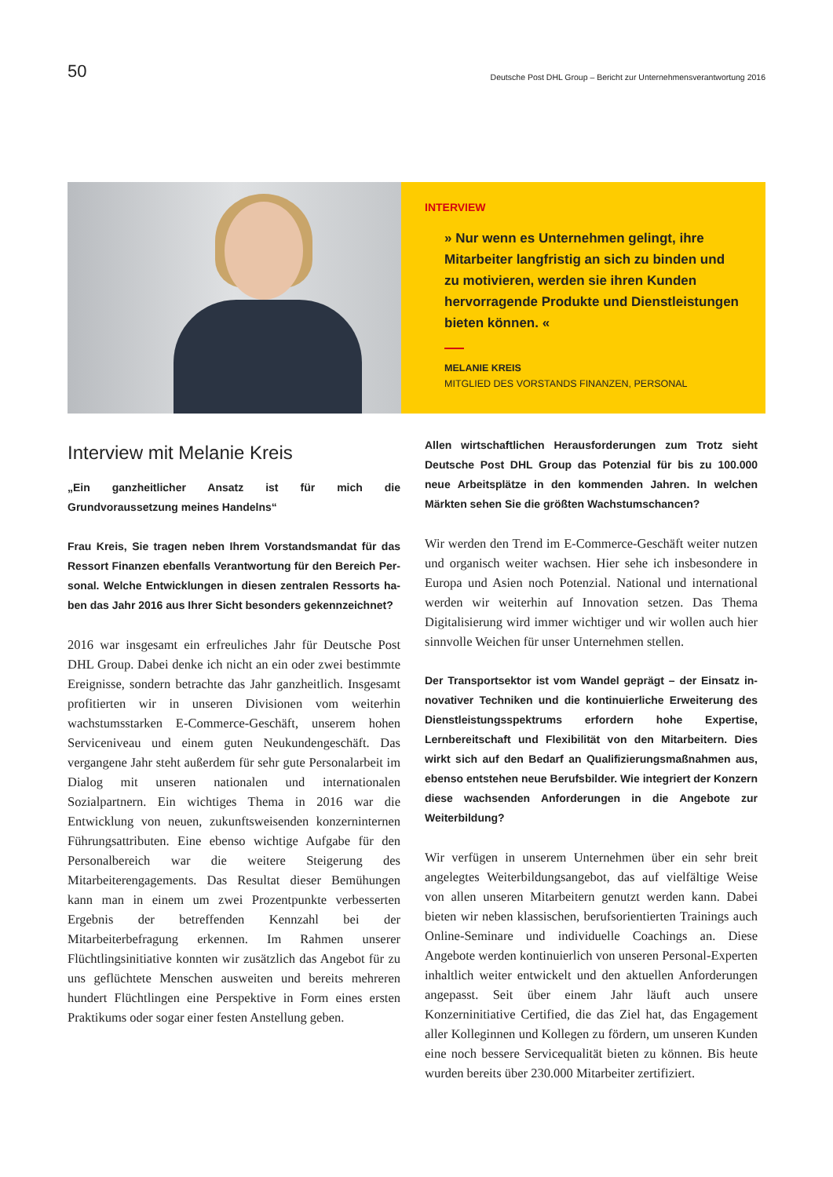50
Deutsche Post DHL Group – Bericht zur Unternehmensverantwortung 2016
INTERVIEW
» Nur wenn es Unternehmen gelingt, ihre Mitarbeiter langfristig an sich zu binden und zu motivieren, werden sie ihren Kunden hervor­ragende Produkte und Dienstleistungen bieten können. «
MELANIE KREIS
MITGLIED DES VORSTANDS FINANZEN, PERSONAL
Interview mit Melanie Kreis
„Ein ganzheitlicher Ansatz ist für mich die Grundvoraussetzung meines Handelns“
Frau Kreis, Sie tragen neben Ihrem Vorstandsmandat für das Ressort Finanzen ebenfalls Verantwortung für den Bereich Per­sonal. Welche Entwicklungen in diesen zentralen Ressorts ha­ben das Jahr 2016 aus Ihrer Sicht besonders gekennzeichnet?
2016 war insgesamt ein erfreuliches Jahr für Deutsche Post DHL Group. Dabei denke ich nicht an ein oder zwei bestimmte Ereignisse, sondern betrachte das Jahr ganz­heitlich. Insgesamt profitierten wir in unseren Divisionen vom weiterhin wachstumsstarken E-Commerce-Geschäft, unserem hohen Serviceniveau und einem guten Neukun­dengeschäft. Das vergangene Jahr steht außerdem für sehr gute Personalarbeit im Dialog mit unseren nationalen und internationalen Sozialpartnern. Ein wichtiges Thema in 2016 war die Entwicklung von neuen, zukunftsweisen­den konzerninternen Führungsattributen. Eine ebenso wichtige Aufgabe für den Personalbereich war die weite­re Steigerung des Mitarbeiterengagements. Das Resultat dieser Bemühungen kann man in einem um zwei Pro­zentpunkte verbesserten Ergebnis der betreffenden Kenn­zahl bei der Mitarbeiterbefragung erkennen. Im Rahmen unserer Flüchtlingsinitiative konnten wir zusätzlich das Angebot für zu uns geflüchtete Menschen ausweiten und bereits mehreren hundert Flüchtlingen eine Perspektive in Form eines ersten Praktikums oder sogar einer festen Anstellung geben.
Allen wirtschaftlichen Herausforderungen zum Trotz sieht Deutsche Post DHL Group das Potenzial für bis zu 100.000 neue Arbeitsplätze in den kommenden Jahren. In welchen Märkten sehen Sie die größten Wachstumschancen?
Wir werden den Trend im E-Commerce-Geschäft weiter nutzen und organisch weiter wachsen. Hier sehe ich insbe­sondere in Europa und Asien noch Potenzial. National und international werden wir weiterhin auf Innovation setzen. Das Thema Digitalisierung wird immer wichtiger und wir wollen auch hier sinnvolle Weichen für unser Unterneh­men stellen.
Der Transportsektor ist vom Wandel geprägt – der Einsatz in­novativer Techniken und die kontinuierliche Erweiterung des Dienstleistungsspektrums erfordern hohe Expertise, Lernbereit­schaft und Flexibilität von den Mitarbeitern. Dies wirkt sich auf den Bedarf an Qualifizierungsmaßnahmen aus, ebenso entste­hen neue Berufsbilder. Wie integriert der Konzern diese wach­senden Anforderungen in die Angebote zur Weiterbildung?
Wir verfügen in unserem Unternehmen über ein sehr breit angelegtes Weiterbildungsangebot, das auf vielfältige Wei­se von allen unseren Mitarbeitern genutzt werden kann. Dabei bieten wir neben klassischen, berufsorientierten Trainings auch Online-Seminare und individuelle Coa­chings an. Diese Angebote werden kontinuierlich von un­seren Personal-Experten inhaltlich weiter entwickelt und den aktuellen Anforderungen angepasst. Seit über einem Jahr läuft auch unsere Konzerninitiative Certified, die das Ziel hat, das Engagement aller Kolleginnen und Kollegen zu fördern, um unseren Kunden eine noch bessere Ser­vicequalität bieten zu können. Bis heute wurden bereits über 230.000 Mitarbeiter zertifiziert.